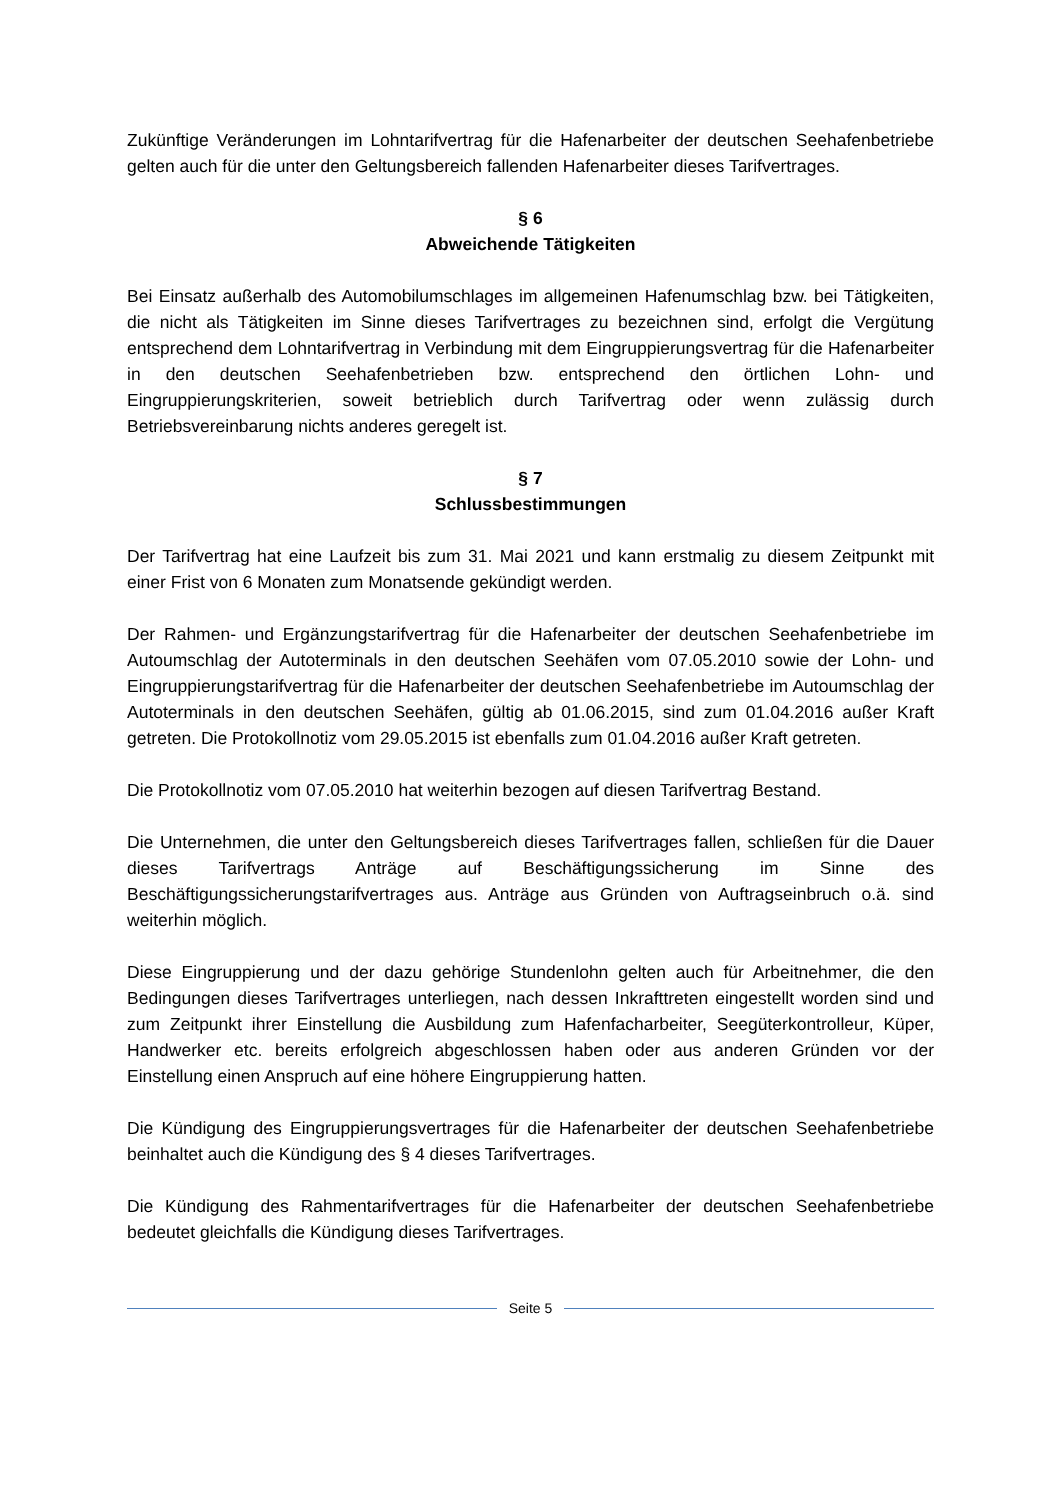Zukünftige Veränderungen im Lohntarifvertrag für die Hafenarbeiter der deutschen Seehafenbetriebe gelten auch für die unter den Geltungsbereich fallenden Hafenarbeiter dieses Tarifvertrages.
§ 6
Abweichende Tätigkeiten
Bei Einsatz außerhalb des Automobilumschlages im allgemeinen Hafenumschlag bzw. bei Tätigkeiten, die nicht als Tätigkeiten im Sinne dieses Tarifvertrages zu bezeichnen sind, erfolgt die Vergütung entsprechend dem Lohntarifvertrag in Verbindung mit dem Eingruppierungsvertrag für die Hafenarbeiter in den deutschen Seehafenbetrieben bzw. entsprechend den örtlichen Lohn- und Eingruppierungskriterien, soweit betrieblich durch Tarifvertrag oder wenn zulässig durch Betriebsvereinbarung nichts anderes geregelt ist.
§ 7
Schlussbestimmungen
Der Tarifvertrag hat eine Laufzeit bis zum 31. Mai 2021 und kann erstmalig zu diesem Zeitpunkt mit einer Frist von 6 Monaten zum Monatsende gekündigt werden.
Der Rahmen- und Ergänzungstarifvertrag für die Hafenarbeiter der deutschen Seehafenbetriebe im Autoumschlag der Autoterminals in den deutschen Seehäfen vom 07.05.2010 sowie der Lohn- und Eingruppierungstarifvertrag für die Hafenarbeiter der deutschen Seehafenbetriebe im Autoumschlag der Autoterminals in den deutschen Seehäfen, gültig ab 01.06.2015, sind zum 01.04.2016 außer Kraft getreten. Die Protokollnotiz vom 29.05.2015 ist ebenfalls zum 01.04.2016 außer Kraft getreten.
Die Protokollnotiz vom 07.05.2010 hat weiterhin bezogen auf diesen Tarifvertrag Bestand.
Die Unternehmen, die unter den Geltungsbereich dieses Tarifvertrages fallen, schließen für die Dauer dieses Tarifvertrags Anträge auf Beschäftigungssicherung im Sinne des Beschäftigungssicherungstarifvertrages aus. Anträge aus Gründen von Auftragseinbruch o.ä. sind weiterhin möglich.
Diese Eingruppierung und der dazu gehörige Stundenlohn gelten auch für Arbeitnehmer, die den Bedingungen dieses Tarifvertrages unterliegen, nach dessen Inkrafttreten eingestellt worden sind und zum Zeitpunkt ihrer Einstellung die Ausbildung zum Hafenfacharbeiter, Seegüterkontrolleur, Küper, Handwerker etc. bereits erfolgreich abgeschlossen haben oder aus anderen Gründen vor der Einstellung einen Anspruch auf eine höhere Eingruppierung hatten.
Die Kündigung des Eingruppierungsvertrages für die Hafenarbeiter der deutschen Seehafenbetriebe beinhaltet auch die Kündigung des § 4 dieses Tarifvertrages.
Die Kündigung des Rahmentarifvertrages für die Hafenarbeiter der deutschen Seehafenbetriebe bedeutet gleichfalls die Kündigung dieses Tarifvertrages.
Seite 5